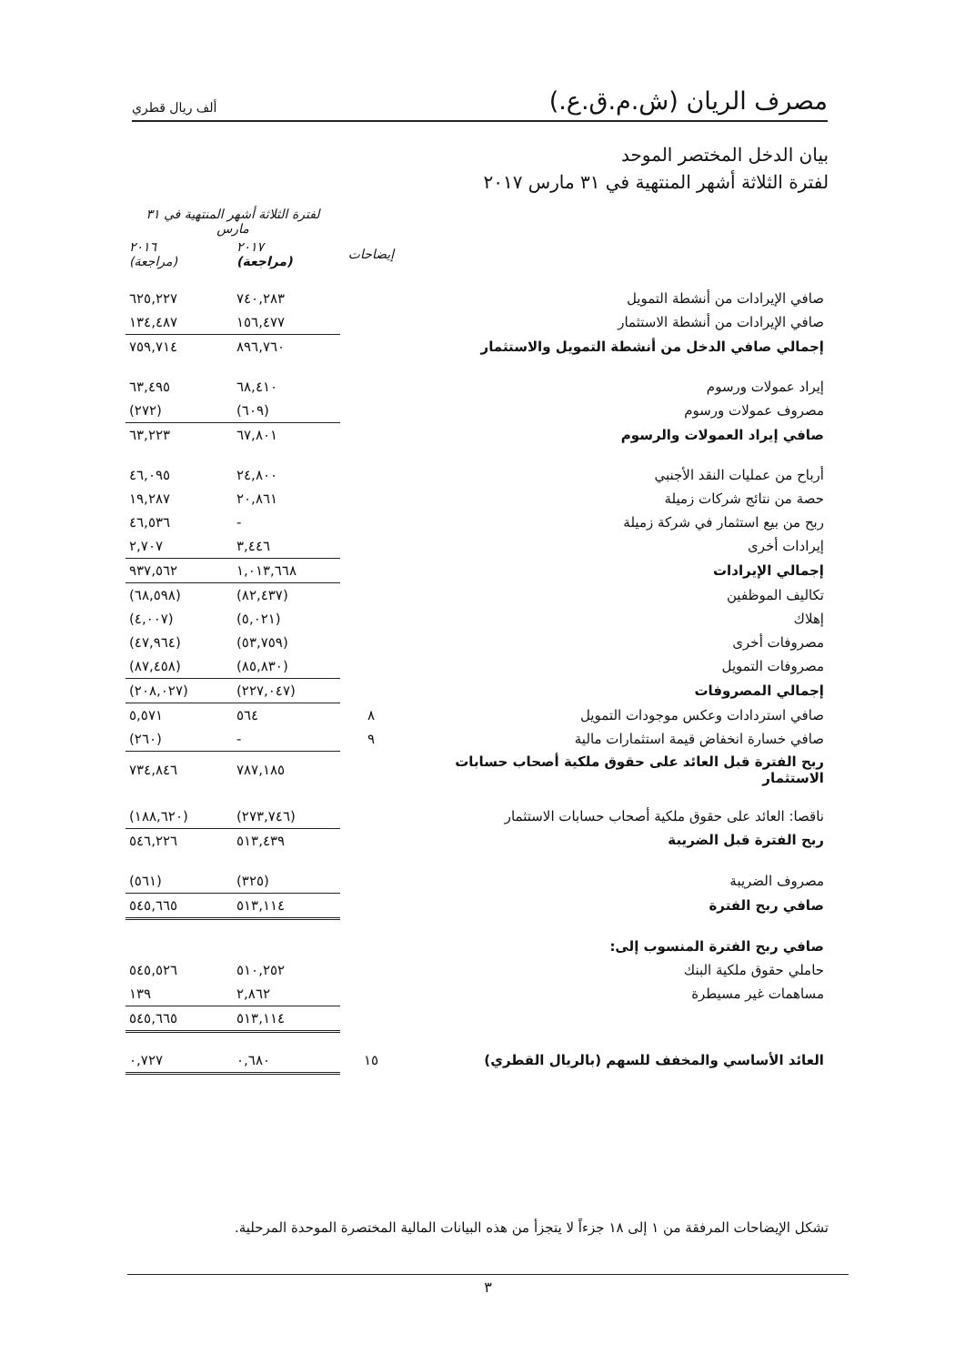مصرف الريان (ش.م.ق.ع.)
ألف ريال قطري
بيان الدخل المختصر الموحد
لفترة الثلاثة أشهر المنتهية في ٣١ مارس ٢٠١٧
| | | لفترة الثلاثة أشهر المنتهية في ٣١ مارس | |
| | إيضاحات | ٢٠١٧ (مراجعة) | ٢٠١٦ (مراجعة) |
| صافي الإيرادات من أنشطة التمويل | | ٧٤٠,٢٨٣ | ٦٢٥,٢٢٧ |
| صافي الإيرادات من أنشطة الاستثمار | | ١٥٦,٤٧٧ | ١٣٤,٤٨٧ |
| إجمالي صافي الدخل من أنشطة التمويل والاستثمار | | ٨٩٦,٧٦٠ | ٧٥٩,٧١٤ |
| إيراد عمولات ورسوم | | ٦٨,٤١٠ | ٦٣,٤٩٥ |
| مصروف عمولات ورسوم | | (٦٠٩) | (٢٧٢) |
| صافي إيراد العمولات والرسوم | | ٦٧,٨٠١ | ٦٣,٢٢٣ |
| أرباح من عمليات النقد الأجنبي | | ٢٤,٨٠٠ | ٤٦,٠٩٥ |
| حصة من نتائج شركات زميلة | | ٢٠,٨٦١ | ١٩,٢٨٧ |
| ربح من بيع استثمار في شركة زميلة | | - | ٤٦,٥٣٦ |
| إيرادات أخرى | | ٣,٤٤٦ | ٢,٧٠٧ |
| إجمالي الإيرادات | | ١,٠١٣,٦٦٨ | ٩٣٧,٥٦٢ |
| تكاليف الموظفين | | (٨٢,٤٣٧) | (٦٨,٥٩٨) |
| إهلاك | | (٥,٠٢١) | (٤,٠٠٧) |
| مصروفات أخرى | | (٥٣,٧٥٩) | (٤٧,٩٦٤) |
| مصروفات التمويل | | (٨٥,٨٣٠) | (٨٧,٤٥٨) |
| إجمالي المصروفات | | (٢٢٧,٠٤٧) | (٢٠٨,٠٢٧) |
| صافي استردادات وعكس موجودات التمويل | ٨ | ٥٦٤ | ٥,٥٧١ |
| صافي خسارة انخفاض قيمة استثمارات مالية | ٩ | - | (٢٦٠) |
| ربح الفترة قبل العائد على حقوق ملكية أصحاب حسابات الاستثمار | | ٧٨٧,١٨٥ | ٧٣٤,٨٤٦ |
| ناقصا: العائد على حقوق ملكية أصحاب حسابات الاستثمار | | (٢٧٣,٧٤٦) | (١٨٨,٦٢٠) |
| ربح الفترة قبل الضريبة | | ٥١٣,٤٣٩ | ٥٤٦,٢٢٦ |
| مصروف الضريبة | | (٣٢٥) | (٥٦١) |
| صافي ربح الفترة | | ٥١٣,١١٤ | ٥٤٥,٦٦٥ |
| صافي ربح الفترة المنسوب إلى: | | | |
| حاملي حقوق ملكية البنك | | ٥١٠,٢٥٢ | ٥٤٥,٥٢٦ |
| مساهمات غير مسيطرة | | ٢,٨٦٢ | ١٣٩ |
| | | ٥١٣,١١٤ | ٥٤٥,٦٦٥ |
| العائد الأساسي والمخفف للسهم (بالريال القطري) | ١٥ | ٠,٦٨٠ | ٠,٧٢٧ |
تشكل الإيضاحات المرفقة من ١ إلى ١٨ جزءاً لا يتجزأ من هذه البيانات المالية المختصرة الموحدة المرحلية.
٣